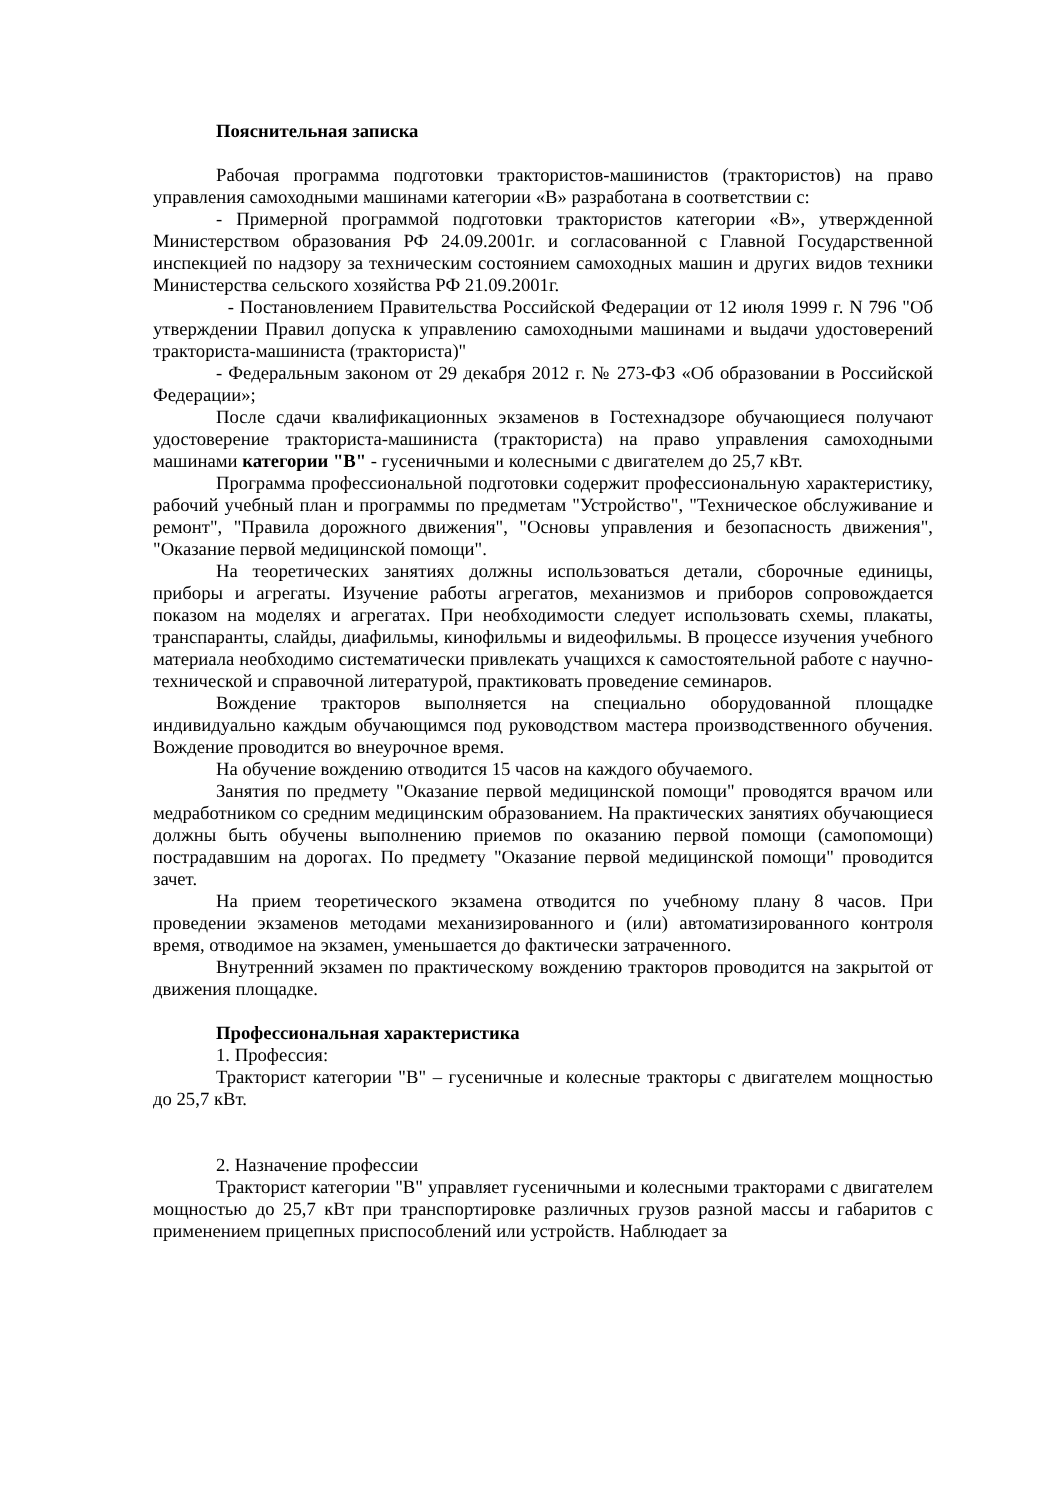Пояснительная записка
Рабочая программа подготовки трактористов-машинистов (трактористов) на право управления самоходными машинами категории «В» разработана в соответствии с:
- Примерной программой подготовки трактористов категории «В», утвержденной Министерством образования РФ 24.09.2001г. и согласованной с Главной Государственной инспекцией по надзору за техническим состоянием самоходных машин и других видов техники Министерства сельского хозяйства РФ 21.09.2001г.
- Постановлением Правительства Российской Федерации от 12 июля 1999 г. N 796 "Об утверждении Правил допуска к управлению самоходными машинами и выдачи удостоверений тракториста-машиниста (тракториста)"
- Федеральным законом от 29 декабря 2012 г. № 273-ФЗ «Об образовании в Российской Федерации»;
После сдачи квалификационных экзаменов в Гостехнадзоре обучающиеся получают удостоверение тракториста-машиниста (тракториста) на право управления самоходными машинами категории "В" - гусеничными и колесными с двигателем до 25,7 кВт.
Программа профессиональной подготовки содержит профессиональную характеристику, рабочий учебный план и программы по предметам "Устройство", "Техническое обслуживание и ремонт", "Правила дорожного движения", "Основы управления и безопасность движения", "Оказание первой медицинской помощи".
На теоретических занятиях должны использоваться детали, сборочные единицы, приборы и агрегаты. Изучение работы агрегатов, механизмов и приборов сопровождается показом на моделях и агрегатах. При необходимости следует использовать схемы, плакаты, транспаранты, слайды, диафильмы, кинофильмы и видеофильмы. В процессе изучения учебного материала необходимо систематически привлекать учащихся к самостоятельной работе с научно-технической и справочной литературой, практиковать проведение семинаров.
Вождение тракторов выполняется на специально оборудованной площадке индивидуально каждым обучающимся под руководством мастера производственного обучения. Вождение проводится во внеурочное время.
На обучение вождению отводится 15 часов на каждого обучаемого.
Занятия по предмету "Оказание первой медицинской помощи" проводятся врачом или медработником со средним медицинским образованием. На практических занятиях обучающиеся должны быть обучены выполнению приемов по оказанию первой помощи (самопомощи) пострадавшим на дорогах. По предмету "Оказание первой медицинской помощи" проводится зачет.
На прием теоретического экзамена отводится по учебному плану 8 часов. При проведении экзаменов методами механизированного и (или) автоматизированного контроля время, отводимое на экзамен, уменьшается до фактически затраченного.
Внутренний экзамен по практическому вождению тракторов проводится на закрытой от движения площадке.
Профессиональная характеристика
1. Профессия:
Тракторист категории "В" – гусеничные и колесные тракторы с двигателем мощностью до 25,7 кВт.
2. Назначение профессии
Тракторист категории "В" управляет гусеничными и колесными тракторами с двигателем мощностью до 25,7 кВт при транспортировке различных грузов разной массы и габаритов с применением прицепных приспособлений или устройств. Наблюдает за